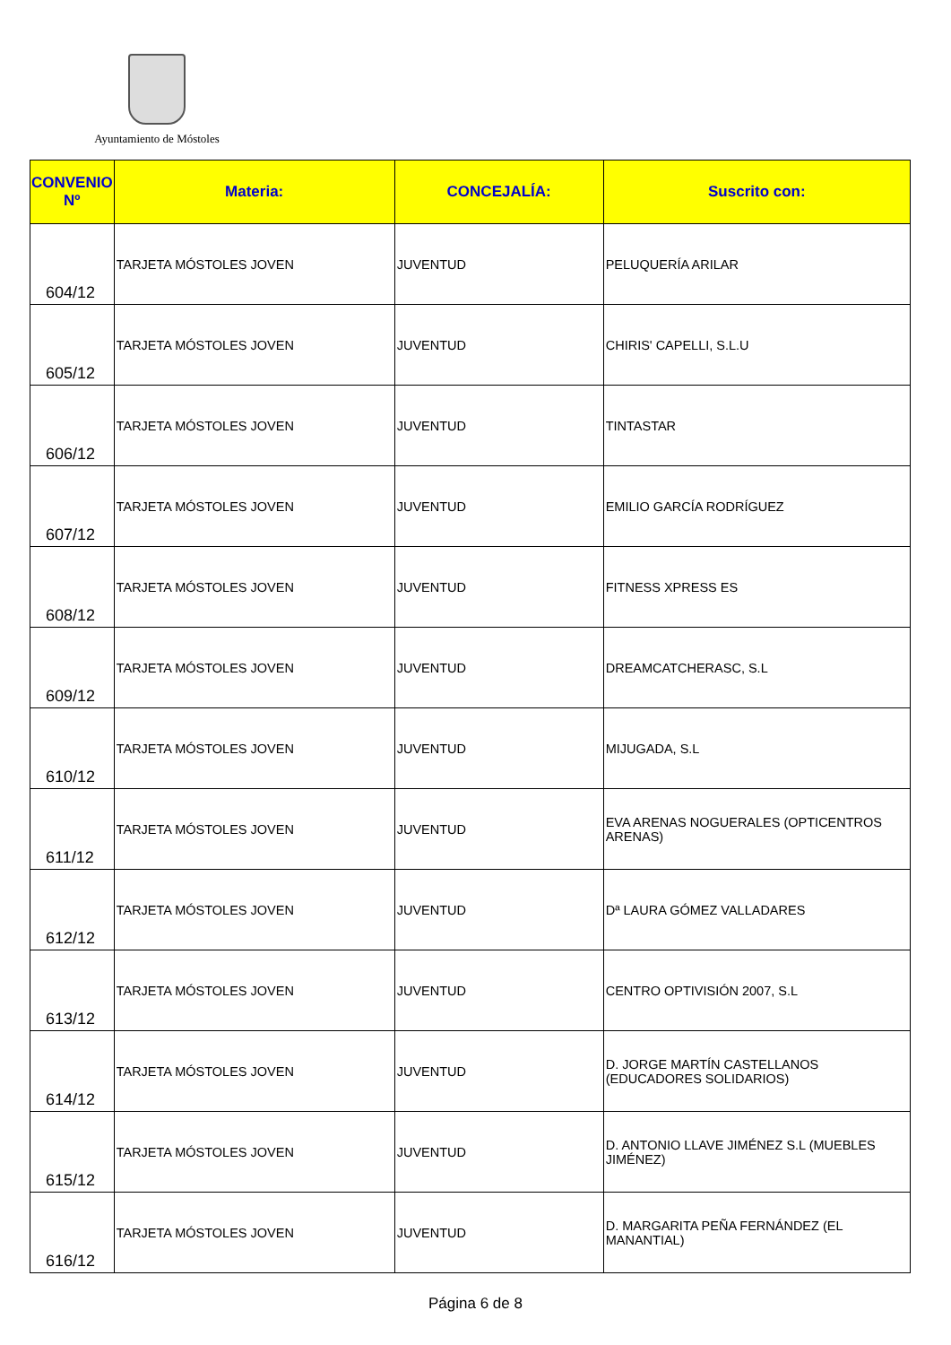Ayuntamiento de Móstoles
| CONVENIO Nº | Materia: | CONCEJALÍA: | Suscrito con: |
| --- | --- | --- | --- |
| 604/12 | TARJETA MÓSTOLES JOVEN | JUVENTUD | PELUQUERÍA ARILAR |
| 605/12 | TARJETA MÓSTOLES JOVEN | JUVENTUD | CHIRIS' CAPELLI, S.L.U |
| 606/12 | TARJETA MÓSTOLES JOVEN | JUVENTUD | TINTASTAR |
| 607/12 | TARJETA MÓSTOLES JOVEN | JUVENTUD | EMILIO GARCÍA RODRÍGUEZ |
| 608/12 | TARJETA MÓSTOLES JOVEN | JUVENTUD | FITNESS XPRESS ES |
| 609/12 | TARJETA MÓSTOLES JOVEN | JUVENTUD | DREAMCATCHERASC, S.L |
| 610/12 | TARJETA MÓSTOLES JOVEN | JUVENTUD | MIJUGADA, S.L |
| 611/12 | TARJETA MÓSTOLES JOVEN | JUVENTUD | EVA ARENAS NOGUERALES (OPTICENTROS ARENAS) |
| 612/12 | TARJETA MÓSTOLES JOVEN | JUVENTUD | Dª LAURA GÓMEZ VALLADARES |
| 613/12 | TARJETA MÓSTOLES JOVEN | JUVENTUD | CENTRO OPTIVISIÓN 2007, S.L |
| 614/12 | TARJETA MÓSTOLES JOVEN | JUVENTUD | D. JORGE MARTÍN CASTELLANOS (EDUCADORES SOLIDARIOS) |
| 615/12 | TARJETA MÓSTOLES JOVEN | JUVENTUD | D. ANTONIO LLAVE JIMÉNEZ S.L (MUEBLES JIMÉNEZ) |
| 616/12 | TARJETA MÓSTOLES JOVEN | JUVENTUD | D. MARGARITA PEÑA FERNÁNDEZ (EL MANANTIAL) |
Página 6 de 8